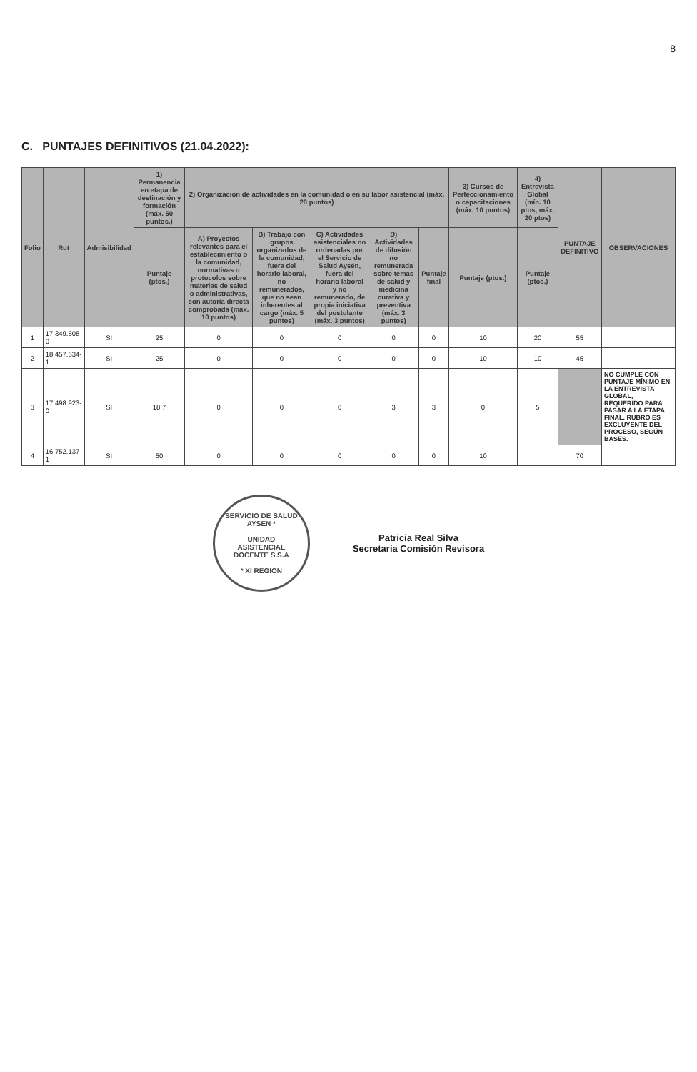8
C. PUNTAJES DEFINITIVOS (21.04.2022):
| Folio | Rut | Admisibilidad | 1) Permanencia en etapa de destinación y formación (máx. 50 puntos.) | 2) Organización de actividades en la comunidad o en su labor asistencial (máx. 20 puntos) | | | | | 3) Cursos de Perfeccionamiento o capacitaciones (máx. 10 puntos) | 4) Entrevista Global (mín. 10 ptos, máx. 20 ptos) | PUNTAJE DEFINITIVO | OBSERVACIONES |
| --- | --- | --- | --- | --- | --- | --- | --- | --- | --- | --- | --- | --- |
| | | | Puntaje (ptos.) | A) Proyectos relevantes para el establecimiento o la comunidad, normativas o protocolos sobre materias de salud o administrativas, con autoría directa comprobada (máx. 10 puntos) | B) Trabajo con grupos organizados de la comunidad, fuera del horario laboral, no remunerados, que no sean inherentes al cargo (máx. 5 puntos) | C) Actividades asistenciales no ordenadas por el Servicio de Salud Aysén, fuera del horario laboral y no remunerado, de propia iniciativa del postulante (máx. 3 puntos) | D) Actividades de difusión no remunerada sobre temas de salud y medicina curativa y preventiva (máx. 3 puntos) | Puntaje final | Puntaje (ptos.) | Puntaje (ptos.) | | |
| 1 | 17.349.508-0 | SI | 25 | 0 | 0 | 0 | 0 | 0 | 10 | 20 | 55 | |
| 2 | 18.457.634-1 | SI | 25 | 0 | 0 | 0 | 0 | 0 | 10 | 10 | 45 | |
| 3 | 17.498.923-0 | SI | 18,7 | 0 | 0 | 0 | 3 | 3 | 0 | 5 | | NO CUMPLE CON PUNTAJE MÍNIMO EN LA ENTREVISTA GLOBAL, REQUERIDO PARA PASAR A LA ETAPA FINAL. RUBRO ES EXCLUYENTE DEL PROCESO, SEGÚN BASES. |
| 4 | 16.752.137-1 | SI | 50 | 0 | 0 | 0 | 0 | 0 | 10 | | 70 | |
SERVICIO DE SALUD AYSEN *
UNIDAD
ASISTENCIAL
DOCENTE S.S.A
* XI REGION
Patricia Real Silva
Secretaria Comisión Revisora